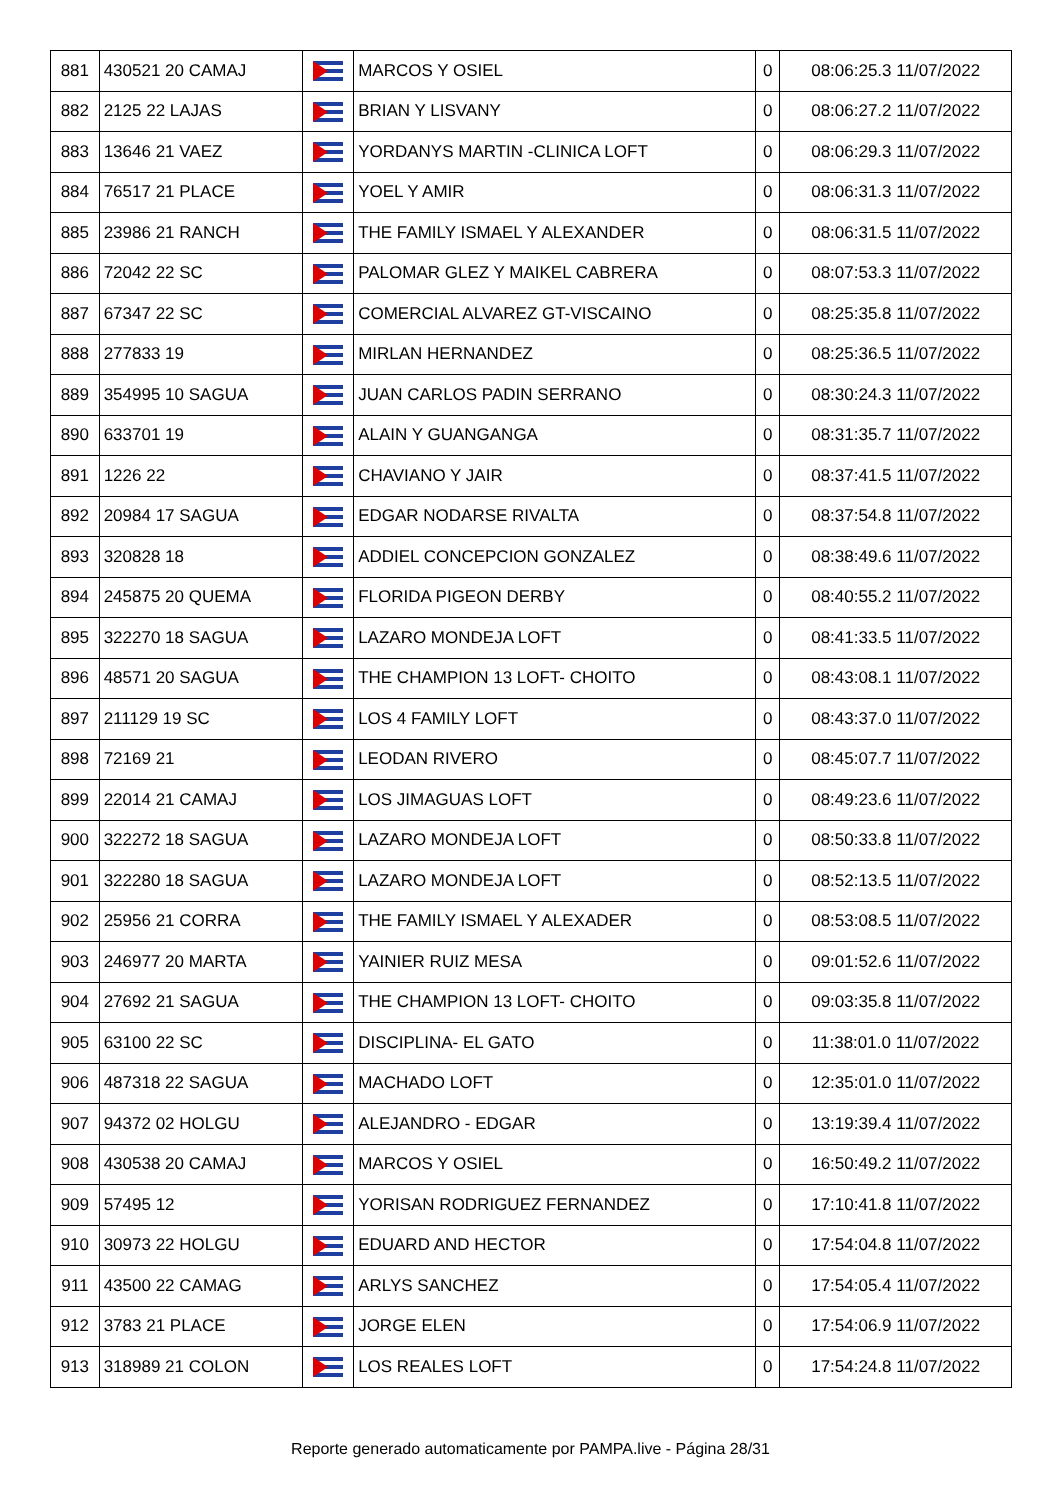| 881 | 430521 20 CAMAJ | | MARCOS Y OSIEL | 0 | 08:06:25.3 11/07/2022 |
| 882 | 2125 22 LAJAS | | BRIAN Y LISVANY | 0 | 08:06:27.2 11/07/2022 |
| 883 | 13646 21 VAEZ | | YORDANYS MARTIN -CLINICA LOFT | 0 | 08:06:29.3 11/07/2022 |
| 884 | 76517 21 PLACE | | YOEL Y AMIR | 0 | 08:06:31.3 11/07/2022 |
| 885 | 23986 21 RANCH | | THE FAMILY ISMAEL Y ALEXANDER | 0 | 08:06:31.5 11/07/2022 |
| 886 | 72042 22 SC | | PALOMAR GLEZ Y MAIKEL CABRERA | 0 | 08:07:53.3 11/07/2022 |
| 887 | 67347 22 SC | | COMERCIAL ALVAREZ GT-VISCAINO | 0 | 08:25:35.8 11/07/2022 |
| 888 | 277833 19 | | MIRLAN HERNANDEZ | 0 | 08:25:36.5 11/07/2022 |
| 889 | 354995 10 SAGUA | | JUAN CARLOS PADIN SERRANO | 0 | 08:30:24.3 11/07/2022 |
| 890 | 633701 19 | | ALAIN Y GUANGANGA | 0 | 08:31:35.7 11/07/2022 |
| 891 | 1226 22 | | CHAVIANO Y JAIR | 0 | 08:37:41.5 11/07/2022 |
| 892 | 20984 17 SAGUA | | EDGAR NODARSE RIVALTA | 0 | 08:37:54.8 11/07/2022 |
| 893 | 320828 18 | | ADDIEL CONCEPCION GONZALEZ | 0 | 08:38:49.6 11/07/2022 |
| 894 | 245875 20 QUEMA | | FLORIDA PIGEON DERBY | 0 | 08:40:55.2 11/07/2022 |
| 895 | 322270 18 SAGUA | | LAZARO MONDEJA LOFT | 0 | 08:41:33.5 11/07/2022 |
| 896 | 48571 20 SAGUA | | THE CHAMPION 13 LOFT- CHOITO | 0 | 08:43:08.1 11/07/2022 |
| 897 | 211129 19 SC | | LOS 4 FAMILY LOFT | 0 | 08:43:37.0 11/07/2022 |
| 898 | 72169 21 | | LEODAN RIVERO | 0 | 08:45:07.7 11/07/2022 |
| 899 | 22014 21 CAMAJ | | LOS JIMAGUAS LOFT | 0 | 08:49:23.6 11/07/2022 |
| 900 | 322272 18 SAGUA | | LAZARO MONDEJA LOFT | 0 | 08:50:33.8 11/07/2022 |
| 901 | 322280 18 SAGUA | | LAZARO MONDEJA LOFT | 0 | 08:52:13.5 11/07/2022 |
| 902 | 25956 21 CORRA | | THE FAMILY ISMAEL Y ALEXADER | 0 | 08:53:08.5 11/07/2022 |
| 903 | 246977 20 MARTA | | YAINIER RUIZ MESA | 0 | 09:01:52.6 11/07/2022 |
| 904 | 27692 21 SAGUA | | THE CHAMPION 13 LOFT- CHOITO | 0 | 09:03:35.8 11/07/2022 |
| 905 | 63100 22 SC | | DISCIPLINA- EL GATO | 0 | 11:38:01.0 11/07/2022 |
| 906 | 487318 22 SAGUA | | MACHADO LOFT | 0 | 12:35:01.0 11/07/2022 |
| 907 | 94372 02 HOLGU | | ALEJANDRO - EDGAR | 0 | 13:19:39.4 11/07/2022 |
| 908 | 430538 20 CAMAJ | | MARCOS Y OSIEL | 0 | 16:50:49.2 11/07/2022 |
| 909 | 57495 12 | | YORISAN RODRIGUEZ FERNANDEZ | 0 | 17:10:41.8 11/07/2022 |
| 910 | 30973 22 HOLGU | | EDUARD AND HECTOR | 0 | 17:54:04.8 11/07/2022 |
| 911 | 43500 22 CAMAG | | ARLYS SANCHEZ | 0 | 17:54:05.4 11/07/2022 |
| 912 | 3783 21 PLACE | | JORGE ELEN | 0 | 17:54:06.9 11/07/2022 |
| 913 | 318989 21 COLON | | LOS REALES LOFT | 0 | 17:54:24.8 11/07/2022 |
Reporte generado automaticamente por PAMPA.live - Página 28/31